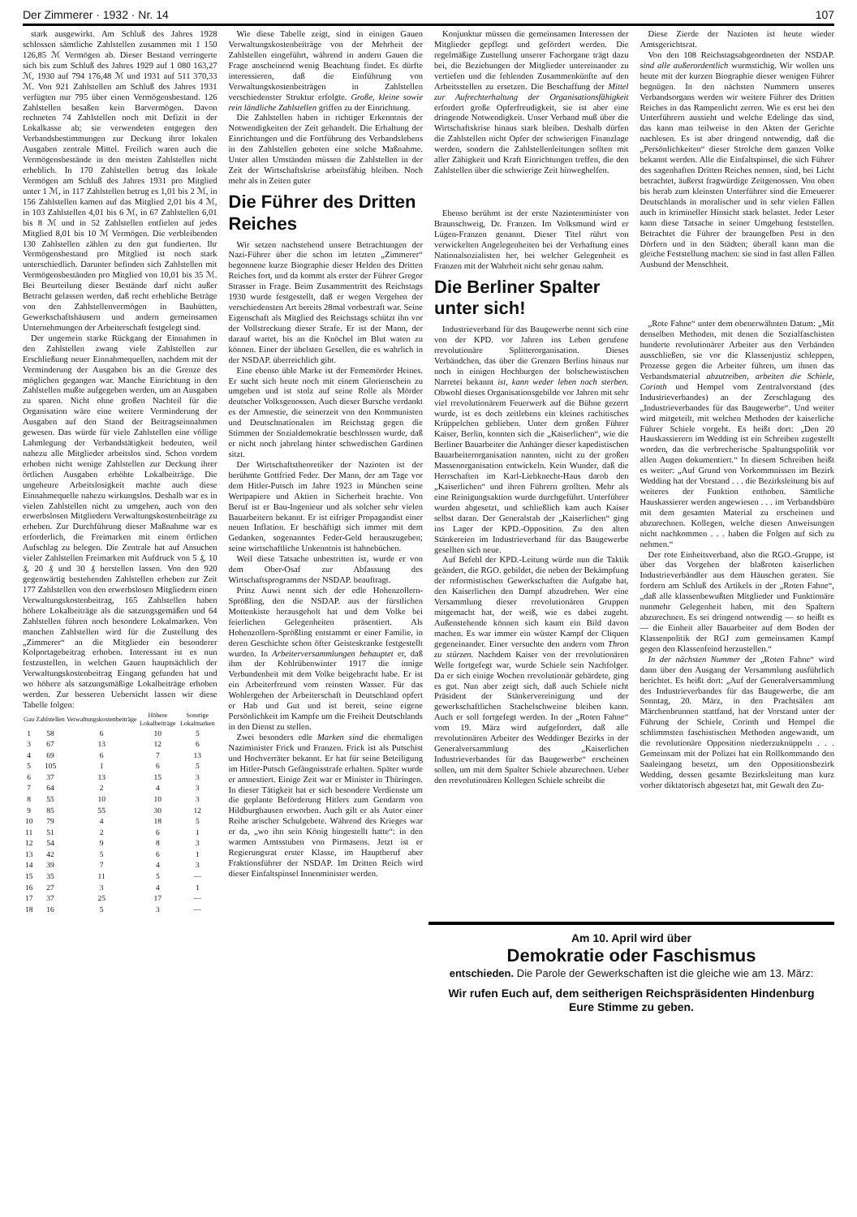Der Zimmerer · 1932 · Nr. 14 107
stark ausgewirkt. Am Schluß des Jahres 1928 schlossen sämtliche Zahlstellen zusammen mit 1 150 126,85 ℳ Vermögen ab. Dieser Bestand verringerte sich bis zum Schluß des Jahres 1929 auf 1 080 163,27 ℳ, 1930 auf 794 176,48 ℳ und 1931 auf 511 370,33 ℳ. Von 921 Zahlstellen am Schluß des Jahres 1931 verfügten nur 795 über einen Vermögensbestand. 126 Zahlstellen besaßen kein Barvermögen. Davon rechneten 74 Zahlstellen noch mit Defizit in der Lokalkasse ab; sie verwendeten entgegen den Verbandsbestimmungen zur Deckung ihrer lokalen Ausgaben zentrale Mittel. Freilich waren auch die Vermögensbestände in den meisten Zahlstellen nicht erheblich. In 170 Zahlstellen betrug das lokale Vermögen am Schluß des Jahres 1931 pro Mitglied unter 1 ℳ, in 117 Zahlstellen betrug es 1,01 bis 2 ℳ, in 156 Zahlstellen kamen auf das Mitglied 2,01 bis 4 ℳ, in 103 Zahlstellen 4,01 bis 6 ℳ, in 67 Zahlstellen 6,01 bis 8 ℳ und in 52 Zahlstellen entfielen auf jedes Mitglied 8,01 bis 10 ℳ Vermögen. Die verbleibenden 130 Zahlstellen zählen zu den gut fundierten. Ihr Vermögensbestand pro Mitglied ist noch stark unterschiedlich. Darunter befinden sich Zahlstellen mit Vermögensbeständen pro Mitglied von 10,01 bis 35 ℳ. Bei Beurteilung dieser Bestände darf nicht außer Betracht gelassen werden, daß recht erhebliche Beträge von den Zahlstellenvermögen in Bauhütten, Gewerkschaftshäusern und andern gemeinsamen Unternehmungen der Arbeiterschaft festgelegt sind.
Der ungemein starke Rückgang der Einnahmen in den Zahlstellen zwang viele Zahlstellen zur Erschließung neuer Einnahmequellen, nachdem mit der Verminderung der Ausgaben bis an die Grenze des möglichen gegangen war. Manche Einrichtung in den Zahlstellen mußte aufgegeben werden, um an Ausgaben zu sparen. Nicht ohne großen Nachteil für die Organisation wäre eine weitere Verminderung der Ausgaben auf den Stand der Beitragseinnahmen gewesen. Das würde für viele Zahlstellen eine völlige Lahmlegung der Verbandstätigkeit bedeuten, weil nahezu alle Mitglieder arbeitslos sind. Schon vordem erhoben nicht wenige Zahlstellen zur Deckung ihrer örtlichen Ausgaben erhöhte Lokalbeiträge. Die ungeheure Arbeitslosigkeit machte auch diese Einnahmequelle nahezu wirkungslos. Deshalb war es in vielen Zahlstellen nicht zu umgehen, auch von den erwerbslosen Mitgliedern Verwaltungskostenbeiträge zu erheben. Zur Durchführung dieser Maßnahme war es erforderlich, die Freimarken mit einem örtlichen Aufschlag zu belegen. Die Zentrale hat auf Ansuchen vieler Zahlstellen Freimarken mit Aufdruck von 5 ₰, 10 ₰, 20 ₰ und 30 ₰ herstellen lassen. Von den 920 gegenwärtig bestehenden Zahlstellen erheben zur Zeit 177 Zahlstellen von den erwerbslosen Mitgliedern einen Verwaltungskostenbeitrag, 165 Zahlstellen haben höhere Lokalbeiträge als die satzungsgemäßen und 64 Zahlstellen führen noch besondere Lokalmarken. Von manchen Zahlstellen wird für die Zustellung des „Zimmerer“ an die Mitglieder ein besonderer Kolportagebeitrag erhoben. Interessant ist es nun festzustellen, in welchen Gauen hauptsächlich der Verwaltungskostenbeitrag Eingang gefunden hat und wo höhere als satzungsmäßige Lokalbeiträge erhoben werden. Zur besseren Uebersicht lassen wir diese Tabelle folgen:
| Gau | Zahlstellen | Verwaltungskostenbeiträge | Höhere Lokalbeiträge | Sonstige Lokalmarken |
| --- | --- | --- | --- | --- |
| 1 | 58 | 6 | 10 | 5 |
| 3 | 67 | 13 | 12 | 6 |
| 4 | 69 | 6 | 7 | 13 |
| 5 | 105 | 1 | 6 | 5 |
| 6 | 37 | 13 | 15 | 3 |
| 7 | 64 | 2 | 4 | 3 |
| 8 | 55 | 10 | 10 | 3 |
| 9 | 85 | 55 | 30 | 12 |
| 10 | 79 | 4 | 18 | 5 |
| 11 | 51 | 2 | 6 | 1 |
| 12 | 54 | 9 | 8 | 3 |
| 13 | 42 | 5 | 6 | 1 |
| 14 | 39 | 7 | 4 | 3 |
| 15 | 35 | 11 | 5 | — |
| 16 | 27 | 3 | 4 | 1 |
| 17 | 37 | 25 | 17 | — |
| 18 | 16 | 5 | 3 | — |
Wie diese Tabelle zeigt, sind in einigen Gauen Verwaltungskostenbeiträge von der Mehrheit der Zahlstellen eingeführt, während in andern Gauen die Frage anscheinend wenig Beachtung findet. Es dürfte interessieren, daß die Einführung von Verwaltungskostenbeiträgen in Zahlstellen verschiedenster Struktur erfolgte. Große, kleine sowie rein ländliche Zahlstellen griffen zu der Einrichtung.
Die Zahlstellen haben in richtiger Erkenntnis der Notwendigkeiten der Zeit gehandelt. Die Erhaltung der Einrichtungen und die Fortführung des Verbandslebens in den Zahlstellen geboten eine solche Maßnahme. Unter allen Umständen müssen die Zahlstellen in der Zeit der Wirtschaftskrise arbeitsfähig bleiben. Noch mehr als in Zeiten guter
Die Führer des Dritten Reiches
Wir setzen nachstehend unsere Betrachtungen der Nazi-Führer über die schon im letzten „Zimmerer“ begonnene kurze Biographie dieser Helden des Dritten Reiches fort, und da kommt als erster der Führer Gregor Strasser in Frage. Beim Zusammentritt des Reichstags 1930 wurde festgestellt, daß er wegen Vergehen der verschiedensten Art bereits 28mal vorbestraft war. Seine Eigenschaft als Mitglied des Reichstags schützt ihn vor der Vollstreckung dieser Strafe. Er ist der Mann, der darauf wartet, bis an die Knöchel im Blut waten zu können. Einer der übelsten Gesellen, die es wahrlich in der NSDAP. überreichlich gibt.
Eine ebenso üble Marke ist der Fememörder Heines. Er sucht sich heute noch mit einem Glorienschein zu umgeben und ist stolz auf seine Rolle als Mörder deutscher Volksgenossen. Auch dieser Bursche verdankt es der Amnestie, die seinerzeit von den Kommunisten und Deutschnationalen im Reichstag gegen die Stimmen der Sozialdemokratie beschlossen wurde, daß er nicht noch jahrelang hinter schwedischen Gardinen sitzt.
Der Wirtschaftstheoretiker der Nazioten ist der berühmte Gottfried Feder. Der Mann, der am Tage vor dem Hitler-Putsch im Jahre 1923 in München seine Wertpapiere und Aktien in Sicherheit brachte. Von Beruf ist er Bau-Ingenieur und als solcher sehr vielen Bauarbeitern bekannt. Er ist eifriger Propagandist einer neuen Inflation. Er beschäftigt sich immer mit dem Gedanken, sogenanntes Feder-Geld herauszugeben; seine wirtschaftliche Unkenntnis ist hahnebüchen.
Weil diese Tatsache unbestritten ist, wurde er von dem Ober-Osaf zur Abfassung des Wirtschaftsprogramms der NSDAP. beauftragt.
Prinz Auwi nennt sich der edle Hohenzollern-Sprößling, den die NSDAP. aus der fürstlichen Mottenkiste herausgeholt hat und dem Volke bei feierlichen Gelegenheiten präsentiert. Als Hohenzollern-Sprößling entstammt er einer Familie, in deren Geschichte schon öfter Geisteskranke festgestellt wurden. In Arbeiterversammlungen behauptet er, daß ihm der Kohlrübenwinter 1917 die innige Verbundenheit mit dem Volke beigebracht habe. Er ist ein Arbeiterfreund vom reinsten Wasser. Für das Wohlergehen der Arbeiterschaft in Deutschland opfert er Hab und Gut und ist bereit, seine eigene Persönlichkeit im Kampfe um die Freiheit Deutschlands in den Dienst zu stellen.
Zwei besonders edle Marken sind die ehemaligen Naziminister Frick und Franzen. Frick ist als Putschist und Hochverräter bekannt. Er hat für seine Beteiligung im Hitler-Putsch Gefängnisstrafe erhalten. Später wurde er amnestiert. Einige Zeit war er Minister in Thüringen. In dieser Tätigkeit hat er sich besondere Verdienste um die geplante Beförderung Hitlers zum Gendarm von Hildburghausen erworben. Auch gilt er als Autor einer Reihe arischer Schulgebete. Während des Krieges war er da, „wo ihn sein König hingestellt hatte“: in den warmen Amtsstuben von Pirmasens. Jetzt ist er Regierungsrat erster Klasse, im Hauptberuf aber Fraktionsführer der NSDAP. Im Dritten Reich wird dieser Einfaltspinsel Innenminister werden.
Konjunktur müssen die gemeinsamen Interessen der Mitglieder gepflegt und gefördert werden. Die regelmäßige Zustellung unserer Fachorgane trägt dazu bei, die Beziehungen der Mitglieder untereinander zu vertiefen und die fehlenden Zusammenkünfte auf den Arbeitsstellen zu ersetzen. Die Beschaffung der Mittel zur Aufrechterhaltung der Organisationsfähigkeit erfordert große Opferfreudigkeit, sie ist aber eine dringende Notwendigkeit. Unser Verband muß über die Wirtschaftskrise hinaus stark bleiben. Deshalb dürfen die Zahlstellen nicht Opfer der schwierigen Finanzlage werden, sondern die Zahlstellenleitungen sollten mit aller Zähigkeit und Kraft Einrichtungen treffen, die den Zahlstellen über die schwierige Zeit hinweghelfen.
Ebenso berühmt ist der erste Naziotenminister von Braunschweig, Dr. Franzen. Im Volksmund wird er Lügen-Franzen genannt. Dieser Titel rührt von verwickelten Angelegenheiten bei der Verhaftung eines Nationalsozialisten her, bei welcher Gelegenheit es Franzen mit der Wahrheit nicht sehr genau nahm.
Die Berliner Spalter unter sich!
Industrieverband für das Baugewerbe nennt sich eine von der KPD. vor Jahren ins Leben gerufene rrevolutionäre Splitterorganisation. Dieses Verbändchen, das über die Grenzen Berlins hinaus nur noch in einigen Hochburgen der bolschewistischen Narretei bekannt ist, kann weder leben noch sterben. Obwohl dieses Organisationsgebilde vor Jahren mit sehr viel rrevolutionärem Feuerwerk auf die Bühne gezerrt wurde, ist es doch zeitlebens ein kleines rachitisches Krüppelchen geblieben. Unter dem großen Führer Kaiser, Berlin, konnten sich die „Kaiserlichen“, wie die Berliner Bauarbeiter die Anhänger dieser kapedistischen Bauarbeiterorganisation nannten, nicht zu der großen Massenorganisation entwickeln. Kein Wunder, daß die Herrschaften im Karl-Liebknecht-Haus darob den „Kaiserlichen“ und ihren Führern grollten. Mehr als eine Reinigungsaktion wurde durchgeführt. Unterführer wurden abgesetzt, und schließlich kam auch Kaiser selbst daran. Der Generalstab der „Kaiserlichen“ ging ins Lager der KPD.-Opposition. Zu den alten Stänkereien im Industrieverband für das Baugewerbe gesellten sich neue.
Auf Befehl der KPD.-Leitung würde nun die Taktik geändert, die RGO. gebildet, die neben der Bekämpfung der reformistischen Gewerkschaften die Aufgabe hat, den Kaiserlichen den Dampf abzudrehen. Wer eine Versammlung dieser rrevolutionären Gruppen mitgemacht hat, der weiß, wie es dabei zugeht. Außenstehende können sich kaum ein Bild davon machen. Es war immer ein wüster Kampf der Cliquen gegeneinander. Einer versuchte den andern vom Thron zu stürzen. Nachdem Kaiser von der rrevolutionären Welle fortgefegt war, wurde Schiele sein Nachfolger. Da er sich einige Wochen rrevolutionär gebärdete, ging es gut. Nun aber zeigt sich, daß auch Schiele nicht Präsident der Stänkervereinigung und der gewerkschaftlichen Stachelschweine bleiben kann. Auch er soll fortgefegt werden. In der „Roten Fahne“ vom 19. März wird aufgefordert, daß alle rrevolutionären Arbeiter des Weddinger Bezirks in der Generalversammlung des „Kaiserlichen Industrieverbandes für das Baugewerbe“ erscheinen sollen, um mit dem Spalter Schiele abzurechnen. Ueber den rrevolutionären Kollegen Schiele schreibt die
Diese Zierde der Nazioten ist heute wieder Amtsgerichtsrat.
Von den 108 Reichstagsabgeordneten der NSDAP. sind alle außerordentlich wurmstichig. Wir wollen uns heute mit der kurzen Biographie dieser wenigen Führer begnügen. In den nächsten Nummern unseres Verbandsorgans werden wir weitere Führer des Dritten Reiches in das Rampenlicht zerren. Wie es erst bei den Unterführern aussieht und welche Edelinge das sind, das kann man teilweise in den Akten der Gerichte nachlesen. Es ist aber dringend notwendig, daß die „Persönlichkeiten“ dieser Strolche dem ganzen Volke bekannt werden. Alle die Einfaltspinsel, die sich Führer des sagenhaften Dritten Reiches nennen, sind, bei Licht betrachtet, äußerst fragwürdige Zeitgenossen. Von oben bis herab zum kleinsten Unterführer sind die Erneuerer Deutschlands in moralischer und in sehr vielen Fällen auch in krimineller Hinsicht stark belastet. Jeder Leser kann diese Tatsache in seiner Umgebung feststellen. Betrachtet die Führer der braungelben Pest in den Dörfern und in den Städten; überall kann man die gleiche Feststellung machen: sie sind in fast allen Fällen Ausbund der Menschheit.
„Rote Fahne“ unter dem obenerwähnten Datum: „Mit denselben Methoden, mit denen die Sozialfaschisten hunderte revolutionärer Arbeiter aus den Verbänden ausschließen, sie vor die Klassenjustiz schleppen, Prozesse gegen die Arbeiter führen, um ihnen das Verbandsmaterial abzutreiben, arbeiten die Schiele, Corinth und Hempel vom Zentralvorstand (des Industrieverbandes) an der Zerschlagung des „Industrieverbandes für das Baugewerbe“. Und weiter wird mitgeteilt, mit welchen Methoden der kaiserliche Führer Schiele vorgeht. Es heißt dort: „Den 20 Hauskassierern im Wedding ist ein Schreiben zugestellt worden, das die verbrecherische Spaltungspolitik vor allen Augen dokumentiert.“ In diesem Schreiben heißt es weiter: „Auf Grund von Vorkommnissen im Bezirk Wedding hat der Vorstand . . . die Bezirksleitung bis auf weiteres der Funktion enthoben. Sämtliche Hauskassierer werden angewiesen . . . im Verbandsbüro mit dem gesamten Material zu erscheinen und abzurechnen. Kollegen, welche diesen Anweisungen nicht nachkommen . . . haben die Folgen auf sich zu nehmen.“
Der rote Einheitsverband, also die RGO.-Gruppe, ist über das Vorgehen der blaßroten kaiserlichen Industrieverbändler aus dem Häuschen geraten. Sie fordern am Schluß des Artikels in der „Roten Fahne“, „daß alle klassenbewußten Mitglieder und Funktionäre nunmehr Gelegenheit haben, mit den Spaltern abzurechnen. Es sei dringend notwendig — so heißt es — die Einheit aller Bauarbeiter auf dem Boden der Klassenpolitik der RGJ zum gemeinsamen Kampf gegen den Klassenfeind herzustellen.“
In der nächsten Nummer der „Roten Fahne“ wird dann über den Ausgang der Versammlung ausführlich berichtet. Es heißt dort: „Auf der Generalversammlung des Industrieverbandes für das Baugewerbe, die am Sonntag, 20. März, in den Prachtsälen am Märchenbrunnen stattfand, hat der Vorstand unter der Führung der Schiele, Corinth und Hempel die schlimmsten faschistischen Methoden angewandt, um die revolutionäre Opposition niederzuknüppeln . . . Gemeinsam mit der Polizei hat ein Rollkommando den Saaleingang besetzt, um den Oppositionsbezirk Wedding, dessen gesamte Bezirksleitung man kurz vorher diktatorisch abgesetzt hat, mit Gewalt den Zu-
Am 10. April wird über
Demokratie oder Faschismus
entschieden. Die Parole der Gewerkschaften ist die gleiche wie am 13. März:
Wir rufen Euch auf, dem seitherigen Reichspräsidenten Hindenburg Eure Stimme zu geben.